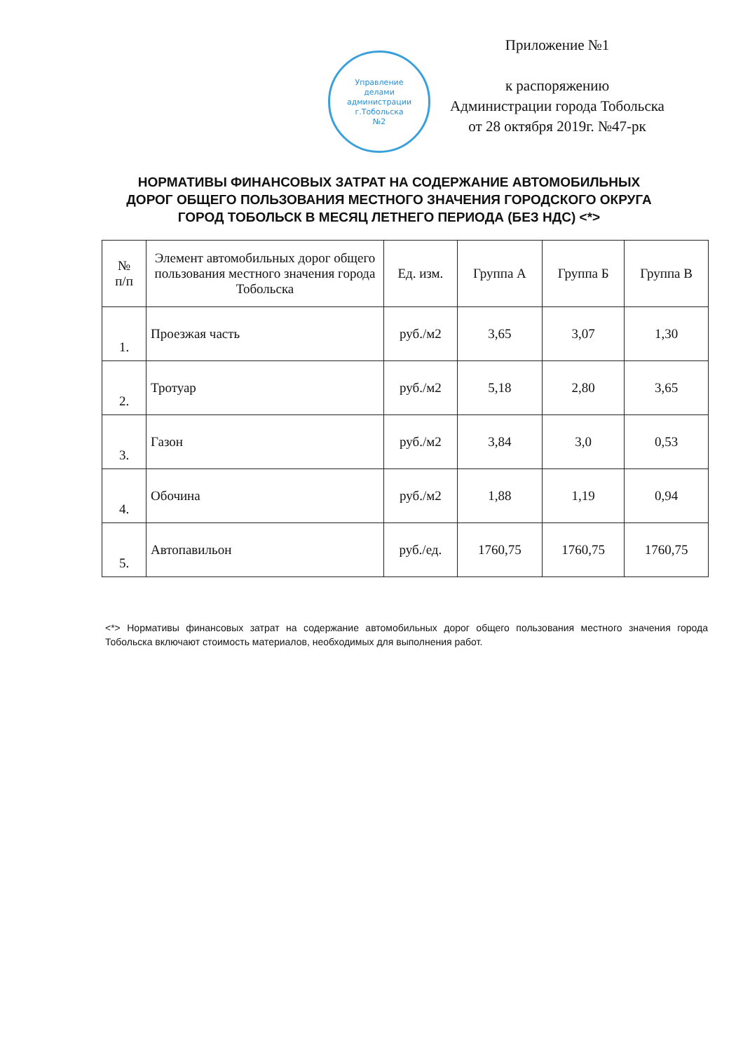Управление
делами
администрации
г.Тобольска
№2
Приложение №1
к распоряжению
Администрации города Тобольска
от 28 октября 2019г. №47-рк
НОРМАТИВЫ ФИНАНСОВЫХ ЗАТРАТ НА СОДЕРЖАНИЕ АВТОМОБИЛЬНЫХ ДОРОГ ОБЩЕГО ПОЛЬЗОВАНИЯ МЕСТНОГО ЗНАЧЕНИЯ ГОРОДСКОГО ОКРУГА ГОРОД ТОБОЛЬСК В МЕСЯЦ ЛЕТНЕГО ПЕРИОДА (БЕЗ НДС) <*>
| № п/п | Элемент автомобильных дорог общего пользования местного значения города Тобольска | Ед. изм. | Группа А | Группа Б | Группа В |
| --- | --- | --- | --- | --- | --- |
| 1. | Проезжая часть | руб./м2 | 3,65 | 3,07 | 1,30 |
| 2. | Тротуар | руб./м2 | 5,18 | 2,80 | 3,65 |
| 3. | Газон | руб./м2 | 3,84 | 3,0 | 0,53 |
| 4. | Обочина | руб./м2 | 1,88 | 1,19 | 0,94 |
| 5. | Автопавильон | руб./ед. | 1760,75 | 1760,75 | 1760,75 |
<*> Нормативы финансовых затрат на содержание автомобильных дорог общего пользования местного значения города Тобольска включают стоимость материалов, необходимых для выполнения работ.